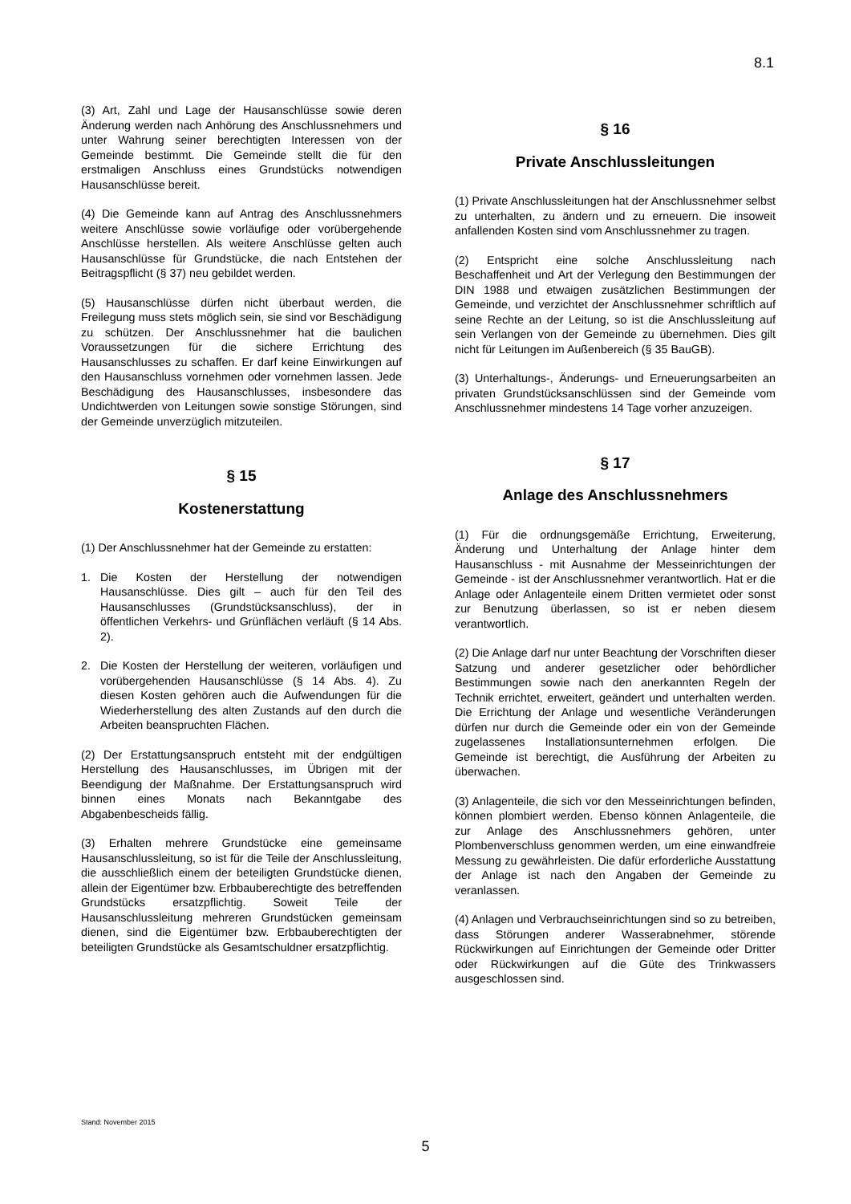8.1
(3) Art, Zahl und Lage der Hausanschlüsse sowie deren Änderung werden nach Anhörung des Anschlussnehmers und unter Wahrung seiner berechtigten Interessen von der Gemeinde bestimmt. Die Gemeinde stellt die für den erstmaligen Anschluss eines Grundstücks notwendigen Hausanschlüsse bereit.
(4) Die Gemeinde kann auf Antrag des Anschlussnehmers weitere Anschlüsse sowie vorläufige oder vorübergehende Anschlüsse herstellen. Als weitere Anschlüsse gelten auch Hausanschlüsse für Grundstücke, die nach Entstehen der Beitragspflicht (§ 37) neu gebildet werden.
(5) Hausanschlüsse dürfen nicht überbaut werden, die Freilegung muss stets möglich sein, sie sind vor Beschädigung zu schützen. Der Anschlussnehmer hat die baulichen Voraussetzungen für die sichere Errichtung des Hausanschlusses zu schaffen. Er darf keine Einwirkungen auf den Hausanschluss vornehmen oder vornehmen lassen. Jede Beschädigung des Hausanschlusses, insbesondere das Undichtwerden von Leitungen sowie sonstige Störungen, sind der Gemeinde unverzüglich mitzuteilen.
§ 15
Kostenerstattung
(1) Der Anschlussnehmer hat der Gemeinde zu erstatten:
1. Die Kosten der Herstellung der notwendigen Hausanschlüsse. Dies gilt – auch für den Teil des Hausanschlusses (Grundstücksanschluss), der in öffentlichen Verkehrs- und Grünflächen verläuft (§ 14 Abs. 2).
2. Die Kosten der Herstellung der weiteren, vorläufigen und vorübergehenden Hausanschlüsse (§ 14 Abs. 4). Zu diesen Kosten gehören auch die Aufwendungen für die Wiederherstellung des alten Zustands auf den durch die Arbeiten beanspruchten Flächen.
(2) Der Erstattungsanspruch entsteht mit der endgültigen Herstellung des Hausanschlusses, im Übrigen mit der Beendigung der Maßnahme. Der Erstattungsanspruch wird binnen eines Monats nach Bekanntgabe des Abgabenbescheids fällig.
(3) Erhalten mehrere Grundstücke eine gemeinsame Hausanschlussleitung, so ist für die Teile der Anschlussleitung, die ausschließlich einem der beteiligten Grundstücke dienen, allein der Eigentümer bzw. Erbbauberechtigte des betreffenden Grundstücks ersatzpflichtig. Soweit Teile der Hausanschlussleitung mehreren Grundstücken gemeinsam dienen, sind die Eigentümer bzw. Erbbauberechtigten der beteiligten Grundstücke als Gesamtschuldner ersatzpflichtig.
§ 16
Private Anschlussleitungen
(1) Private Anschlussleitungen hat der Anschlussnehmer selbst zu unterhalten, zu ändern und zu erneuern. Die insoweit anfallenden Kosten sind vom Anschlussnehmer zu tragen.
(2) Entspricht eine solche Anschlussleitung nach Beschaffenheit und Art der Verlegung den Bestimmungen der DIN 1988 und etwaigen zusätzlichen Bestimmungen der Gemeinde, und verzichtet der Anschlussnehmer schriftlich auf seine Rechte an der Leitung, so ist die Anschlussleitung auf sein Verlangen von der Gemeinde zu übernehmen. Dies gilt nicht für Leitungen im Außenbereich (§ 35 BauGB).
(3) Unterhaltungs-, Änderungs- und Erneuerungsarbeiten an privaten Grundstücksanschlüssen sind der Gemeinde vom Anschlussnehmer mindestens 14 Tage vorher anzuzeigen.
§ 17
Anlage des Anschlussnehmers
(1) Für die ordnungsgemäße Errichtung, Erweiterung, Änderung und Unterhaltung der Anlage hinter dem Hausanschluss - mit Ausnahme der Messeinrichtungen der Gemeinde - ist der Anschlussnehmer verantwortlich. Hat er die Anlage oder Anlagenteile einem Dritten vermietet oder sonst zur Benutzung überlassen, so ist er neben diesem verantwortlich.
(2) Die Anlage darf nur unter Beachtung der Vorschriften dieser Satzung und anderer gesetzlicher oder behördlicher Bestimmungen sowie nach den anerkannten Regeln der Technik errichtet, erweitert, geändert und unterhalten werden. Die Errichtung der Anlage und wesentliche Veränderungen dürfen nur durch die Gemeinde oder ein von der Gemeinde zugelassenes Installationsunternehmen erfolgen. Die Gemeinde ist berechtigt, die Ausführung der Arbeiten zu überwachen.
(3) Anlagenteile, die sich vor den Messeinrichtungen befinden, können plombiert werden. Ebenso können Anlagenteile, die zur Anlage des Anschlussnehmers gehören, unter Plombenverschluss genommen werden, um eine einwandfreie Messung zu gewährleisten. Die dafür erforderliche Ausstattung der Anlage ist nach den Angaben der Gemeinde zu veranlassen.
(4) Anlagen und Verbrauchseinrichtungen sind so zu betreiben, dass Störungen anderer Wasserabnehmer, störende Rückwirkungen auf Einrichtungen der Gemeinde oder Dritter oder Rückwirkungen auf die Güte des Trinkwassers ausgeschlossen sind.
Stand: November 2015
5